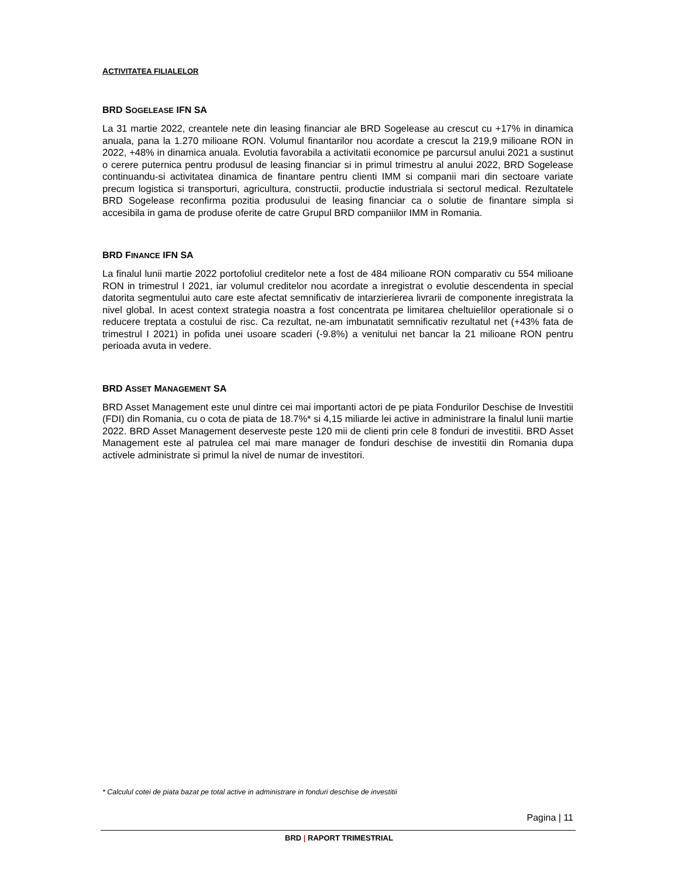ACTIVITATEA FILIALELOR
BRD SOGELEASE IFN SA
La 31 martie 2022, creantele nete din leasing financiar ale BRD Sogelease au crescut cu +17% in dinamica anuala, pana la 1.270 milioane RON. Volumul finantarilor nou acordate a crescut la 219,9 milioane RON in 2022, +48% in dinamica anuala. Evolutia favorabila a activitatii economice pe parcursul anului 2021 a sustinut o cerere puternica pentru produsul de leasing financiar si in primul trimestru al anului 2022, BRD Sogelease continuandu-si activitatea dinamica de finantare pentru clienti IMM si companii mari din sectoare variate precum logistica si transporturi, agricultura, constructii, productie industriala si sectorul medical. Rezultatele BRD Sogelease reconfirma pozitia produsului de leasing financiar ca o solutie de finantare simpla si accesibila in gama de produse oferite de catre Grupul BRD companiilor IMM in Romania.
BRD FINANCE IFN SA
La finalul lunii martie 2022 portofoliul creditelor nete a fost de 484 milioane RON comparativ cu 554 milioane RON in trimestrul I 2021, iar volumul creditelor nou acordate a inregistrat o evolutie descendenta in special datorita segmentului auto care este afectat semnificativ de intarzierierea livrarii de componente inregistrata la nivel global. In acest context strategia noastra a fost concentrata pe limitarea cheltuielilor operationale si o reducere treptata a costului de risc. Ca rezultat, ne-am imbunatatit semnificativ rezultatul net (+43% fata de trimestrul I 2021) in pofida unei usoare scaderi (-9.8%) a venitului net bancar la 21 milioane RON pentru perioada avuta in vedere.
BRD ASSET MANAGEMENT SA
BRD Asset Management este unul dintre cei mai importanti actori de pe piata Fondurilor Deschise de Investitii (FDI) din Romania, cu o cota de piata de 18.7%* si 4,15 miliarde lei active in administrare la finalul lunii martie 2022. BRD Asset Management deserveste peste 120 mii de clienti prin cele 8 fonduri de investitii. BRD Asset Management este al patrulea cel mai mare manager de fonduri deschise de investitii din Romania dupa activele administrate si primul la nivel de numar de investitori.
* Calculul cotei de piata bazat pe total active in administrare in fonduri deschise de investitii
Pagina | 11
BRD | RAPORT TRIMESTRIAL